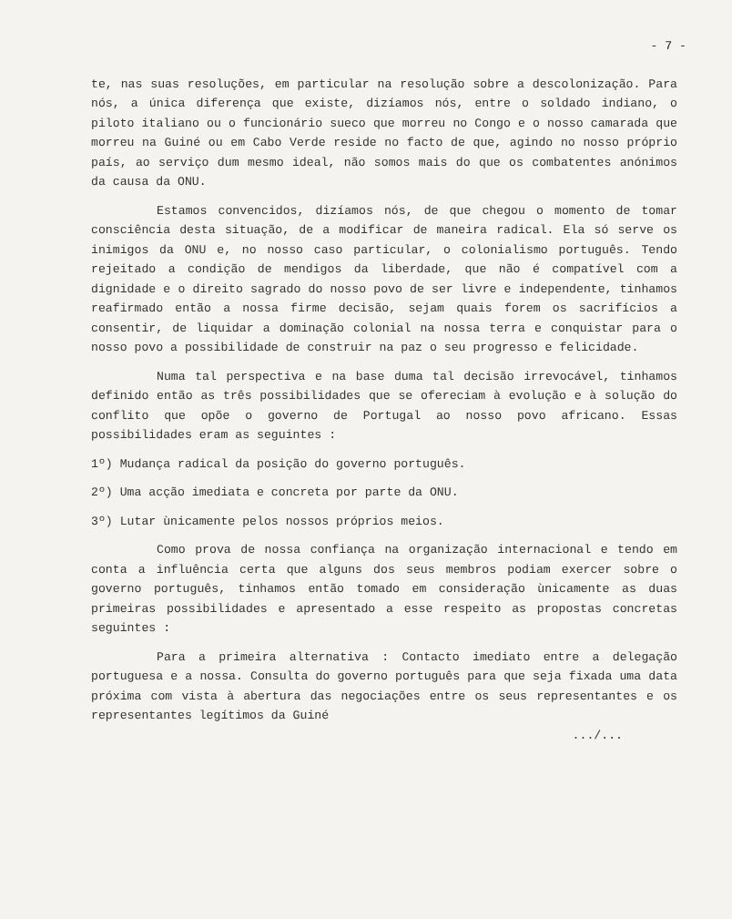- 7 -
te, nas suas resoluções, em particular na resolução sobre a descolonização. Para nós, a única diferença que existe, dizíamos nós, entre o soldado indiano, o piloto italiano ou o funcionário sueco que morreu no Congo e o nosso camarada que morreu na Guiné ou em Cabo Verde reside no facto de que, agindo no nosso próprio país, ao serviço dum mesmo ideal, não somos mais do que os combatentes anónimos da causa da ONU.
Estamos convencidos, dizíamos nós, de que chegou o momento de tomar consciência desta situação, de a modificar de maneira radical. Ela só serve os inimigos da ONU e, no nosso caso particular, o colonialismo português. Tendo rejeitado a condição de mendigos da liberdade, que não é compatível com a dignidade e o direito sagrado do nosso povo de ser livre e independente, tinhamos reafirmado então a nossa firme decisão, sejam quais forem os sacrifícios a consentir, de liquidar a dominação colonial na nossa terra e conquistar para o nosso povo a possibilidade de construir na paz o seu progresso e felicidade.
Numa tal perspectiva e na base duma tal decisão irrevocável, tinhamos definido então as três possibilidades que se ofereciam à evolução e à solução do conflito que opõe o governo de Portugal ao nosso povo africano. Essas possibilidades eram as seguintes :
1º) Mudança radical da posição do governo português.
2º) Uma acção imediata e concreta por parte da ONU.
3º) Lutar ùnicamente pelos nossos próprios meios.
Como prova de nossa confiança na organização internacional e tendo em conta a influência certa que alguns dos seus membros podiam exercer sobre o governo português, tinhamos então tomado em consideração ùnicamente as duas primeiras possibilidades e apresentado a esse respeito as propostas concretas seguintes :
Para a primeira alternativa : Contacto imediato entre a delegação portuguesa e a nossa. Consulta do governo português para que seja fixada uma data próxima com vista à abertura das negociações entre os seus representantes e os representantes legítimos da Guiné
.../...